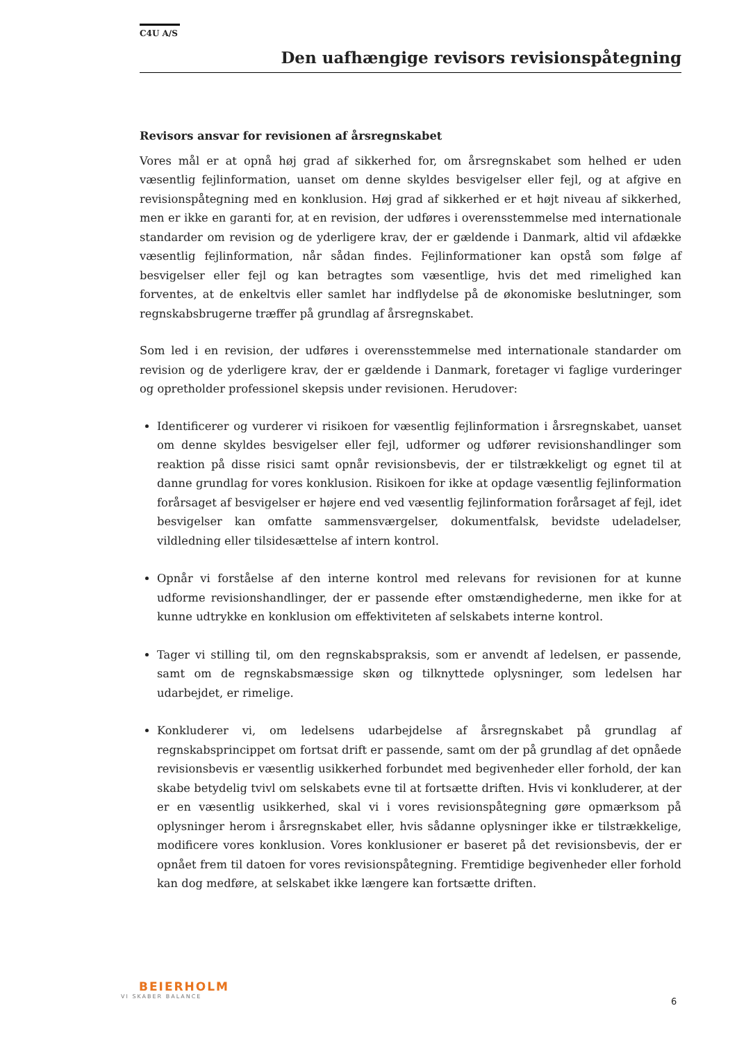C4U A/S
Den uafhængige revisors revisionspåtegning
Revisors ansvar for revisionen af årsregnskabet
Vores mål er at opnå høj grad af sikkerhed for, om årsregnskabet som helhed er uden væsentlig fejlinformation, uanset om denne skyldes besvigelser eller fejl, og at afgive en revisionspåtegning med en konklusion. Høj grad af sikkerhed er et højt niveau af sikkerhed, men er ikke en garanti for, at en revision, der udføres i overensstemmelse med internationale standarder om revision og de yderligere krav, der er gældende i Danmark, altid vil afdække væsentlig fejlinformation, når sådan findes. Fejlinformationer kan opstå som følge af besvigelser eller fejl og kan betragtes som væsentlige, hvis det med rimelighed kan forventes, at de enkeltvis eller samlet har indflydelse på de økonomiske beslutninger, som regnskabsbrugerne træffer på grundlag af årsregnskabet.
Som led i en revision, der udføres i overensstemmelse med internationale standarder om revision og de yderligere krav, der er gældende i Danmark, foretager vi faglige vurderinger og opretholder professionel skepsis under revisionen. Herudover:
Identificerer og vurderer vi risikoen for væsentlig fejlinformation i årsregnskabet, uanset om denne skyldes besvigelser eller fejl, udformer og udfører revisionshandlinger som reaktion på disse risici samt opnår revisionsbevis, der er tilstrækkeligt og egnet til at danne grundlag for vores konklusion. Risikoen for ikke at opdage væsentlig fejlinformation forårsaget af besvigelser er højere end ved væsentlig fejlinformation forårsaget af fejl, idet besvigelser kan omfatte sammensværgelser, dokumentfalsk, bevidste udeladelser, vildledning eller tilsidesættelse af intern kontrol.
Opnår vi forståelse af den interne kontrol med relevans for revisionen for at kunne udforme revisionshandlinger, der er passende efter omstændighederne, men ikke for at kunne udtrykke en konklusion om effektiviteten af selskabets interne kontrol.
Tager vi stilling til, om den regnskabspraksis, som er anvendt af ledelsen, er passende, samt om de regnskabsmæssige skøn og tilknyttede oplysninger, som ledelsen har udarbejdet, er rimelige.
Konkluderer vi, om ledelsens udarbejdelse af årsregnskabet på grundlag af regnskabsprincippet om fortsat drift er passende, samt om der på grundlag af det opnåede revisionsbevis er væsentlig usikkerhed forbundet med begivenheder eller forhold, der kan skabe betydelig tvivl om selskabets evne til at fortsætte driften. Hvis vi konkluderer, at der er en væsentlig usikkerhed, skal vi i vores revisionspåtegning gøre opmærksom på oplysninger herom i årsregnskabet eller, hvis sådanne oplysninger ikke er tilstrækkelige, modificere vores konklusion. Vores konklusioner er baseret på det revisionsbevis, der er opnået frem til datoen for vores revisionspåtegning. Fremtidige begivenheder eller forhold kan dog medføre, at selskabet ikke længere kan fortsætte driften.
BEIERHOLM
VI SKABER BALANCE
6